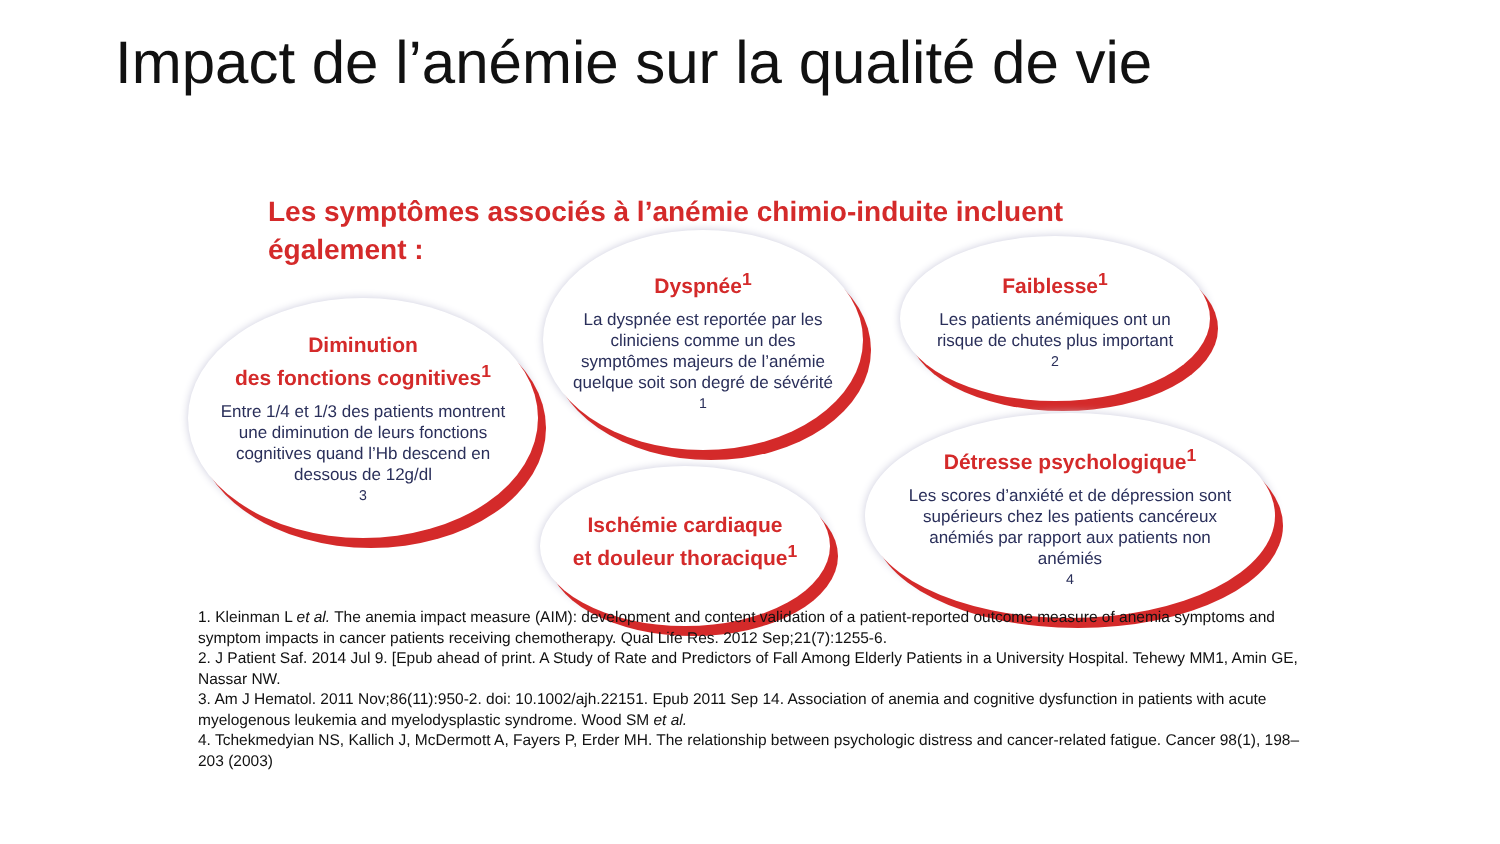Impact de l’anémie sur la qualité de vie
Les symptômes associés à l’anémie chimio-induite incluent également :
Diminution
des fonctions cognitives<sup>1</sup>
Entre 1/4 et 1/3 des patients montrent une diminution de leurs fonctions cognitives quand l’Hb descend en dessous de 12g/dl<sup>3</sup>
Dyspnée<sup>1</sup>
La dyspnée est reportée par les cliniciens comme un des symptômes majeurs de l’anémie quelque soit son degré de sévérité<sup>1</sup>
Faiblesse<sup>1</sup>
Les patients anémiques ont un risque de chutes plus important<sup>2</sup>
Ischémie cardiaque
et douleur thoracique<sup>1</sup>
Détresse psychologique<sup>1</sup>
Les scores d’anxiété et de dépression sont supérieurs chez les patients cancéreux anémiés par rapport aux patients non anémiés<sup>4</sup>
1. Kleinman L et al. The anemia impact measure (AIM): development and content validation of a patient-reported outcome measure of anemia symptoms and symptom impacts in cancer patients receiving chemotherapy. Qual Life Res. 2012 Sep;21(7):1255-6.
2. J Patient Saf. 2014 Jul 9. [Epub ahead of print. A Study of Rate and Predictors of Fall Among Elderly Patients in a University Hospital. Tehewy MM1, Amin GE, Nassar NW.
3. Am J Hematol. 2011 Nov;86(11):950-2. doi: 10.1002/ajh.22151. Epub 2011 Sep 14. Association of anemia and cognitive dysfunction in patients with acute myelogenous leukemia and myelodysplastic syndrome. Wood SM et al.
4. Tchekmedyian NS, Kallich J, McDermott A, Fayers P, Erder MH. The relationship between psychologic distress and cancer-related fatigue. Cancer 98(1), 198–203 (2003)